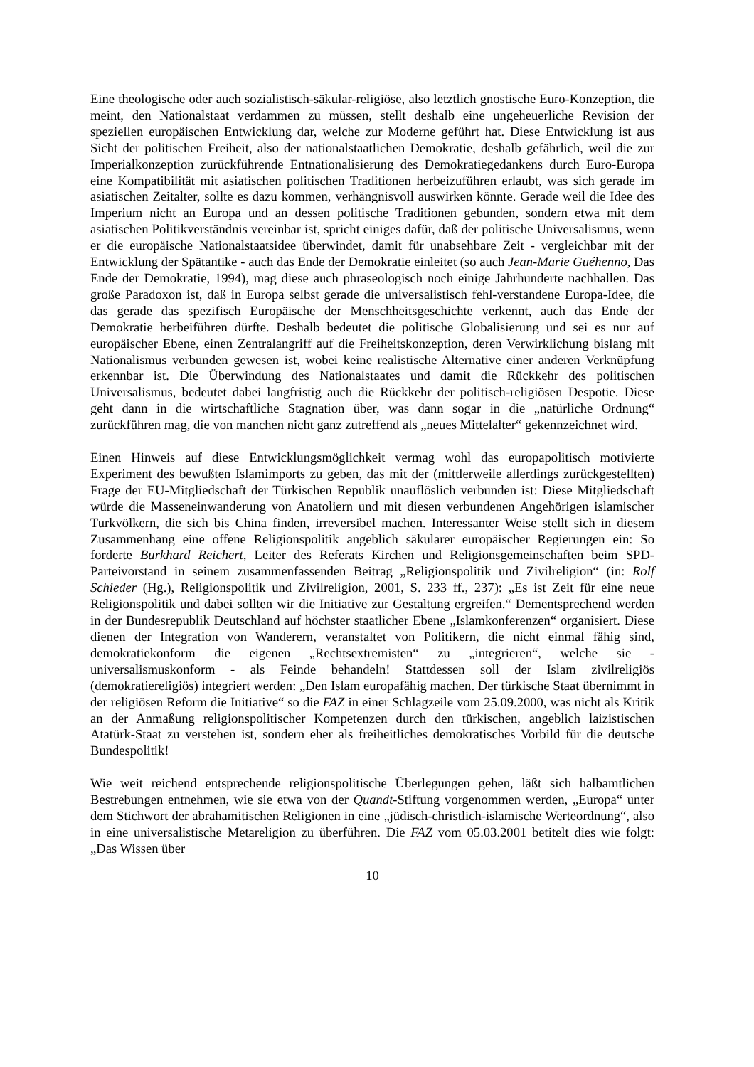Eine theologische oder auch sozialistisch-säkular-religiöse, also letztlich gnostische Euro-Konzeption, die meint, den Nationalstaat verdammen zu müssen, stellt deshalb eine ungeheuerliche Revision der speziellen europäischen Entwicklung dar, welche zur Moderne geführt hat. Diese Entwicklung ist aus Sicht der politischen Freiheit, also der nationalstaatlichen Demokratie, deshalb gefährlich, weil die zur Imperialkonzeption zurückführende Entnationalisierung des Demokratiegedankens durch Euro-Europa eine Kompatibilität mit asiatischen politischen Traditionen herbeizuführen erlaubt, was sich gerade im asiatischen Zeitalter, sollte es dazu kommen, verhängnisvoll auswirken könnte. Gerade weil die Idee des Imperium nicht an Europa und an dessen politische Traditionen gebunden, sondern etwa mit dem asiatischen Politikverständnis vereinbar ist, spricht einiges dafür, daß der politische Universalismus, wenn er die europäische Nationalstaatsidee überwindet, damit für unabsehbare Zeit - vergleichbar mit der Entwicklung der Spätantike - auch das Ende der Demokratie einleitet (so auch Jean-Marie Guéhenno, Das Ende der Demokratie, 1994), mag diese auch phraseologisch noch einige Jahrhunderte nachhallen. Das große Paradoxon ist, daß in Europa selbst gerade die universalistisch fehl-verstandene Europa-Idee, die das gerade das spezifisch Europäische der Menschheitsgeschichte verkennt, auch das Ende der Demokratie herbeiführen dürfte. Deshalb bedeutet die politische Globalisierung und sei es nur auf europäischer Ebene, einen Zentralangriff auf die Freiheitskonzeption, deren Verwirklichung bislang mit Nationalismus verbunden gewesen ist, wobei keine realistische Alternative einer anderen Verknüpfung erkennbar ist. Die Überwindung des Nationalstaates und damit die Rückkehr des politischen Universalismus, bedeutet dabei langfristig auch die Rückkehr der politisch-religiösen Despotie. Diese geht dann in die wirtschaftliche Stagnation über, was dann sogar in die „natürliche Ordnung“ zurückführen mag, die von manchen nicht ganz zutreffend als „neues Mittelalter“ gekennzeichnet wird.
Einen Hinweis auf diese Entwicklungsmöglichkeit vermag wohl das europapolitisch motivierte Experiment des bewußten Islamimports zu geben, das mit der (mittlerweile allerdings zurückgestellten) Frage der EU-Mitgliedschaft der Türkischen Republik unauflöslich verbunden ist: Diese Mitgliedschaft würde die Masseneinwanderung von Anatoliern und mit diesen verbundenen Angehörigen islamischer Turkvölkern, die sich bis China finden, irreversibel machen. Interessanter Weise stellt sich in diesem Zusammenhang eine offene Religionspolitik angeblich säkularer europäischer Regierungen ein: So forderte Burkhard Reichert, Leiter des Referats Kirchen und Religionsgemeinschaften beim SPD-Parteivorstand in seinem zusammenfassenden Beitrag „Religionspolitik und Zivilreligion“ (in: Rolf Schieder (Hg.), Religionspolitik und Zivilreligion, 2001, S. 233 ff., 237): „Es ist Zeit für eine neue Religionspolitik und dabei sollten wir die Initiative zur Gestaltung ergreifen.“ Dementsprechend werden in der Bundesrepublik Deutschland auf höchster staatlicher Ebene „Islamkonferenzen“ organisiert. Diese dienen der Integration von Wanderern, veranstaltet von Politikern, die nicht einmal fähig sind, demokratiekonform die eigenen „Rechtsextremisten“ zu „integrieren“, welche sie - universalismuskonform - als Feinde behandeln! Stattdessen soll der Islam zivilreligiös (demokratiereligiös) integriert werden: „Den Islam europafähig machen. Der türkische Staat übernimmt in der religiösen Reform die Initiative“ so die FAZ in einer Schlagzeile vom 25.09.2000, was nicht als Kritik an der Anmaßung religionspolitischer Kompetenzen durch den türkischen, angeblich laizistischen Atatürk-Staat zu verstehen ist, sondern eher als freiheitliches demokratisches Vorbild für die deutsche Bundespolitik!
Wie weit reichend entsprechende religionspolitische Überlegungen gehen, läßt sich halbamtlichen Bestrebungen entnehmen, wie sie etwa von der Quandt-Stiftung vorgenommen werden, „Europa“ unter dem Stichwort der abrahamitischen Religionen in eine „jüdisch-christlich-islamische Werteordnung“, also in eine universalistische Metareligion zu überführen. Die FAZ vom 05.03.2001 betitelt dies wie folgt: „Das Wissen über
10